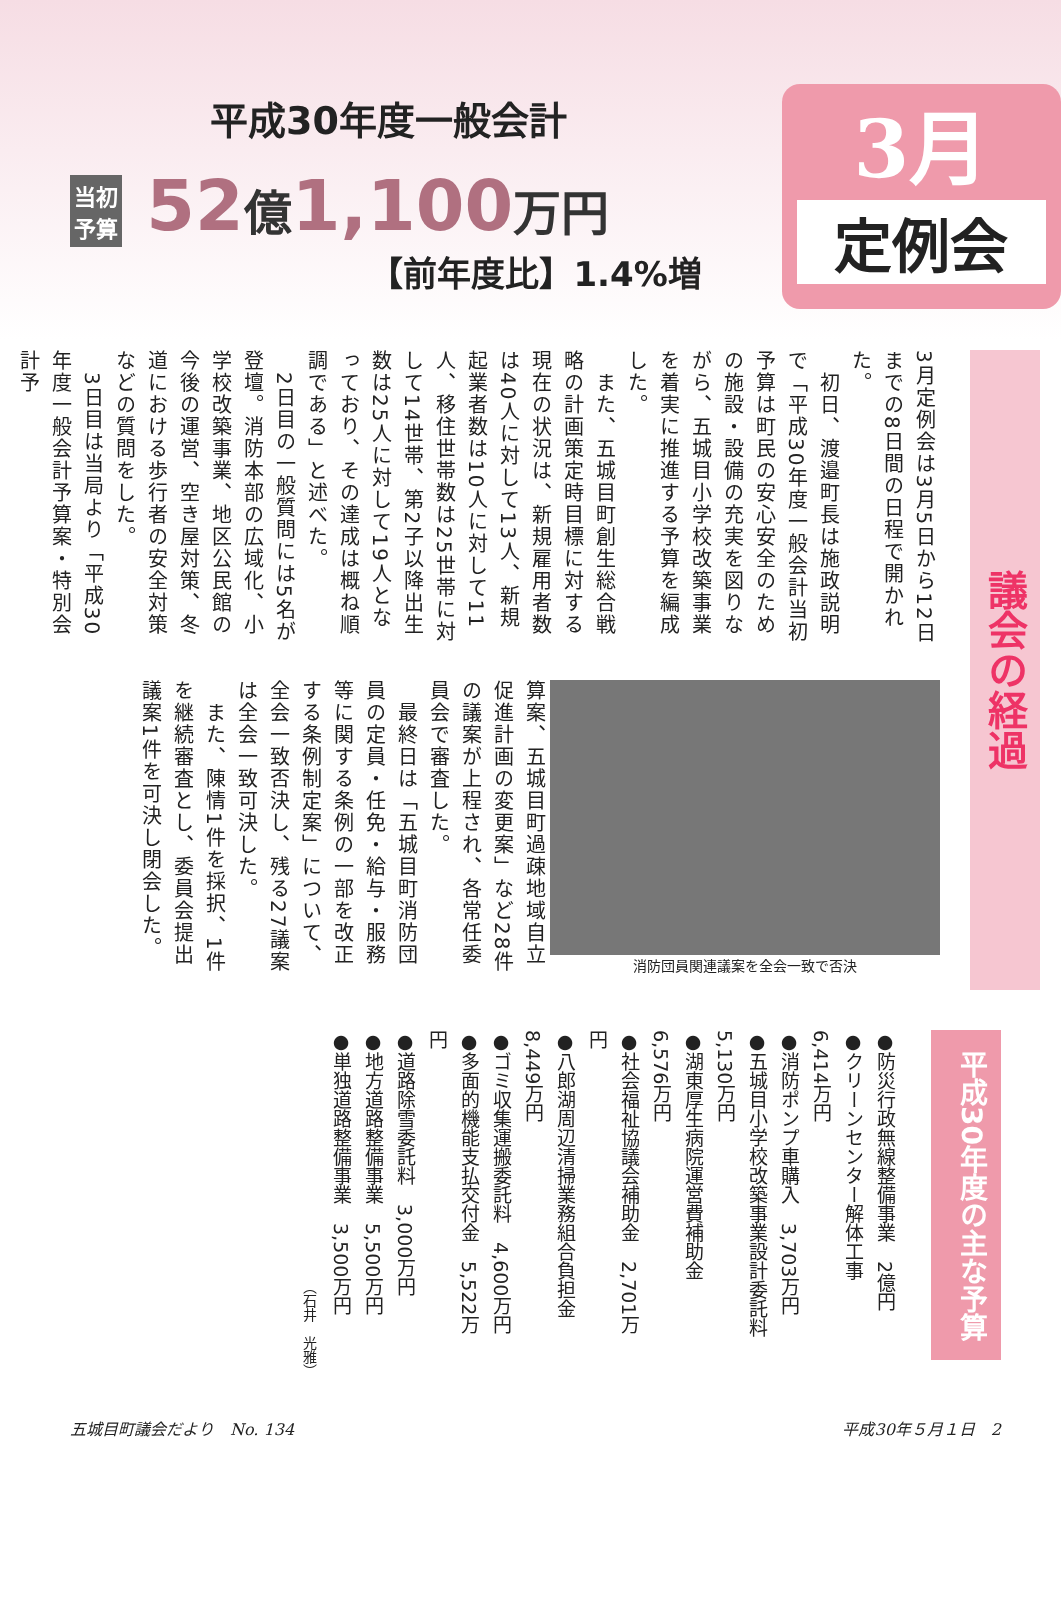平成30年度一般会計
当初
予算 52億1,100万円
【前年度比】1.4%増
3月
定例会
3月定例会は3月5日から12日までの8日間の日程で開かれた。
　初日、渡邉町長は施政説明で「平成30年度一般会計当初予算は町民の安心安全のための施設・設備の充実を図りながら、五城目小学校改築事業を着実に推進する予算を編成した。
　また、五城目町創生総合戦略の計画策定時目標に対する現在の状況は、新規雇用者数は40人に対して13人、新規起業者数は10人に対して11人、移住世帯数は25世帯に対して14世帯、第2子以降出生数は25人に対して19人となっており、その達成は概ね順調である」と述べた。
　2日目の一般質問には5名が登壇。消防本部の広域化、小学校改築事業、地区公民館の今後の運営、空き屋対策、冬道における歩行者の安全対策などの質問をした。
　3日目は当局より「平成30年度一般会計予算案・特別会計予
消防団員関連議案を全会一致で否決
算案、五城目町過疎地域自立促進計画の変更案」など28件の議案が上程され、各常任委員会で審査した。
　最終日は「五城目町消防団員の定員・任免・給与・服務等に関する条例の一部を改正する条例制定案」について、全会一致否決し、残る27議案は全会一致可決した。
　また、陳情1件を採択、1件を継続審査とし、委員会提出議案1件を可決し閉会した。
議会の経過
平成30年度の主な予算
●防災行政無線整備事業　2億円
●クリーンセンター解体工事　6,414万円
●消防ポンプ車購入　3,703万円
●五城目小学校改築事業設計委託料　5,130万円
●湖東厚生病院運営費補助金　6,576万円
●社会福祉協議会補助金　2,701万円
●八郎湖周辺清掃業務組合負担金　8,449万円
●ゴミ収集運搬委託料　4,600万円
●多面的機能支払交付金　5,522万円
●道路除雪委託料　3,000万円
●地方道路整備事業　5,500万円
●単独道路整備事業　3,500万円
（石井　光雅）
五城目町議会だより　No. 134 平成30年５月１日　2